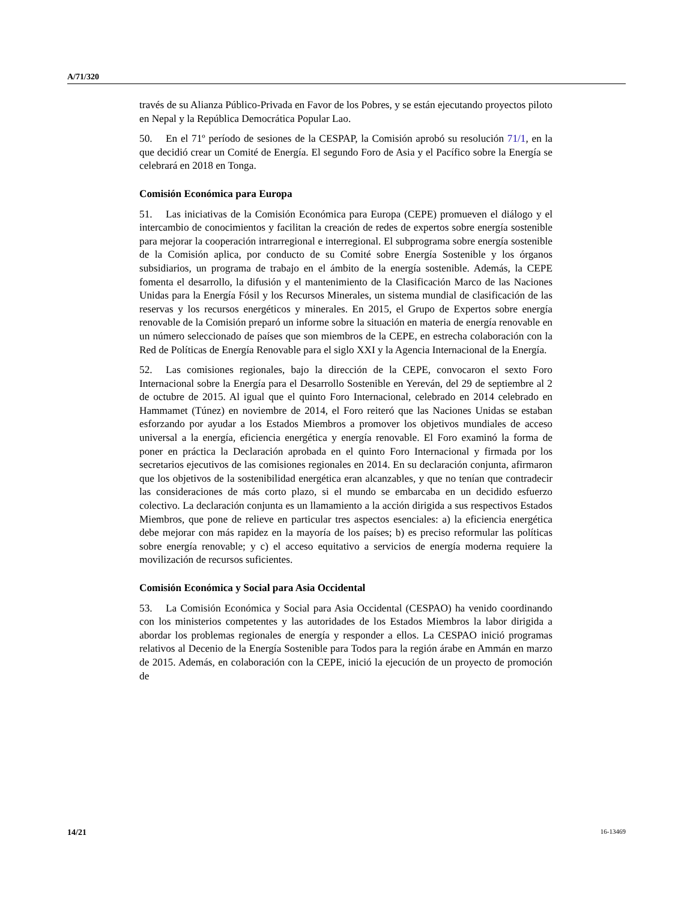A/71/320
través de su Alianza Público-Privada en Favor de los Pobres, y se están ejecutando proyectos piloto en Nepal y la República Democrática Popular Lao.
50. En el 71º período de sesiones de la CESPAP, la Comisión aprobó su resolución 71/1, en la que decidió crear un Comité de Energía. El segundo Foro de Asia y el Pacífico sobre la Energía se celebrará en 2018 en Tonga.
Comisión Económica para Europa
51. Las iniciativas de la Comisión Económica para Europa (CEPE) promueven el diálogo y el intercambio de conocimientos y facilitan la creación de redes de expertos sobre energía sostenible para mejorar la cooperación intrarregional e interregional. El subprograma sobre energía sostenible de la Comisión aplica, por conducto de su Comité sobre Energía Sostenible y los órganos subsidiarios, un programa de trabajo en el ámbito de la energía sostenible. Además, la CEPE fomenta el desarrollo, la difusión y el mantenimiento de la Clasificación Marco de las Naciones Unidas para la Energía Fósil y los Recursos Minerales, un sistema mundial de clasificación de las reservas y los recursos energéticos y minerales. En 2015, el Grupo de Expertos sobre energía renovable de la Comisión preparó un informe sobre la situación en materia de energía renovable en un número seleccionado de países que son miembros de la CEPE, en estrecha colaboración con la Red de Políticas de Energía Renovable para el siglo XXI y la Agencia Internacional de la Energía.
52. Las comisiones regionales, bajo la dirección de la CEPE, convocaron el sexto Foro Internacional sobre la Energía para el Desarrollo Sostenible en Yereván, del 29 de septiembre al 2 de octubre de 2015. Al igual que el quinto Foro Internacional, celebrado en 2014 celebrado en Hammamet (Túnez) en noviembre de 2014, el Foro reiteró que las Naciones Unidas se estaban esforzando por ayudar a los Estados Miembros a promover los objetivos mundiales de acceso universal a la energía, eficiencia energética y energía renovable. El Foro examinó la forma de poner en práctica la Declaración aprobada en el quinto Foro Internacional y firmada por los secretarios ejecutivos de las comisiones regionales en 2014. En su declaración conjunta, afirmaron que los objetivos de la sostenibilidad energética eran alcanzables, y que no tenían que contradecir las consideraciones de más corto plazo, si el mundo se embarcaba en un decidido esfuerzo colectivo. La declaración conjunta es un llamamiento a la acción dirigida a sus respectivos Estados Miembros, que pone de relieve en particular tres aspectos esenciales: a) la eficiencia energética debe mejorar con más rapidez en la mayoría de los países; b) es preciso reformular las políticas sobre energía renovable; y c) el acceso equitativo a servicios de energía moderna requiere la movilización de recursos suficientes.
Comisión Económica y Social para Asia Occidental
53. La Comisión Económica y Social para Asia Occidental (CESPAO) ha venido coordinando con los ministerios competentes y las autoridades de los Estados Miembros la labor dirigida a abordar los problemas regionales de energía y responder a ellos. La CESPAO inició programas relativos al Decenio de la Energía Sostenible para Todos para la región árabe en Ammán en marzo de 2015. Además, en colaboración con la CEPE, inició la ejecución de un proyecto de promoción de
14/21 16-13469